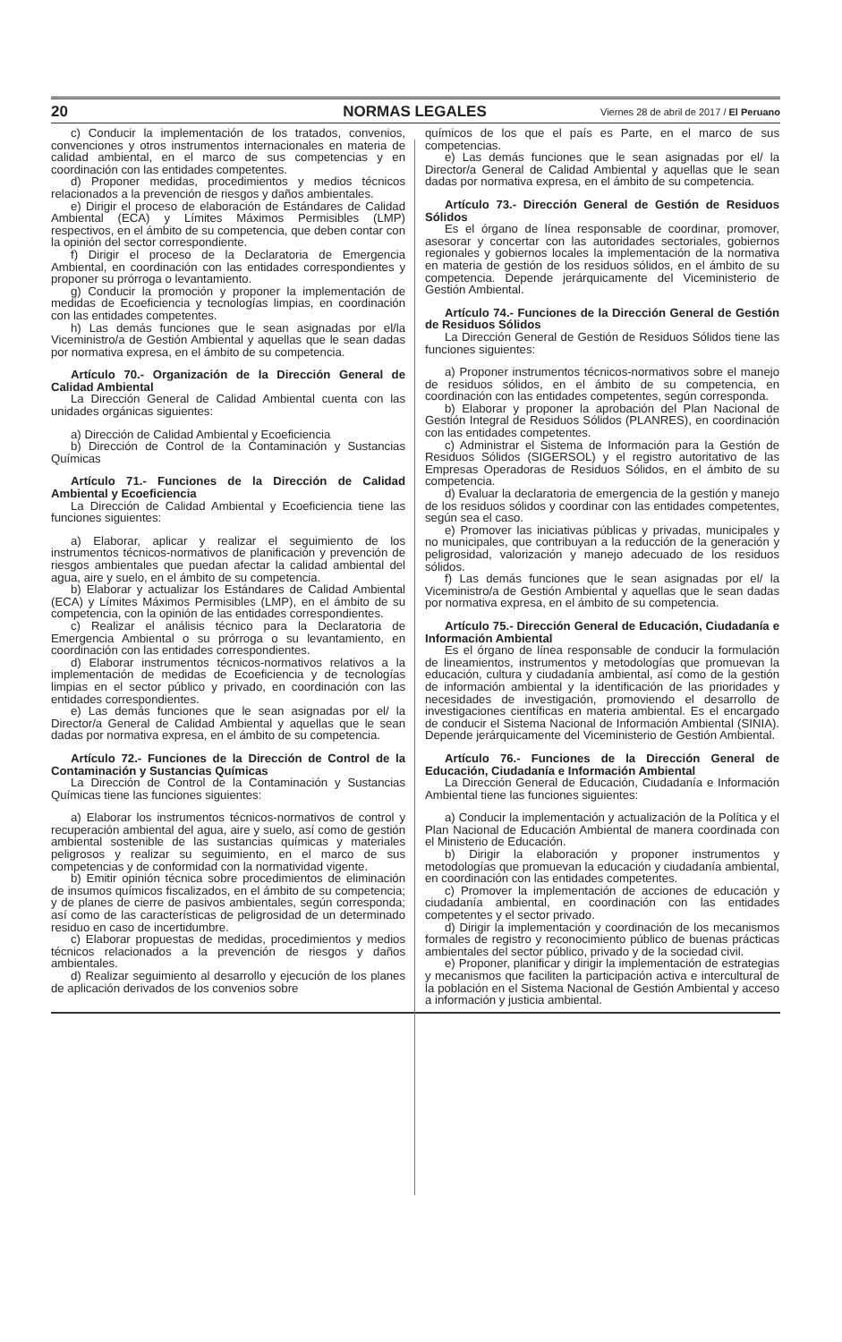20 NORMAS LEGALES Viernes 28 de abril de 2017 / El Peruano
c) Conducir la implementación de los tratados, convenios, convenciones y otros instrumentos internacionales en materia de calidad ambiental, en el marco de sus competencias y en coordinación con las entidades competentes.
d) Proponer medidas, procedimientos y medios técnicos relacionados a la prevención de riesgos y daños ambientales.
e) Dirigir el proceso de elaboración de Estándares de Calidad Ambiental (ECA) y Límites Máximos Permisibles (LMP) respectivos, en el ámbito de su competencia, que deben contar con la opinión del sector correspondiente.
f) Dirigir el proceso de la Declaratoria de Emergencia Ambiental, en coordinación con las entidades correspondientes y proponer su prórroga o levantamiento.
g) Conducir la promoción y proponer la implementación de medidas de Ecoeficiencia y tecnologías limpias, en coordinación con las entidades competentes.
h) Las demás funciones que le sean asignadas por el/la Viceministro/a de Gestión Ambiental y aquellas que le sean dadas por normativa expresa, en el ámbito de su competencia.
Artículo 70.- Organización de la Dirección General de Calidad Ambiental
La Dirección General de Calidad Ambiental cuenta con las unidades orgánicas siguientes:
a) Dirección de Calidad Ambiental y Ecoeficiencia
b) Dirección de Control de la Contaminación y Sustancias Químicas
Artículo 71.- Funciones de la Dirección de Calidad Ambiental y Ecoeficiencia
La Dirección de Calidad Ambiental y Ecoeficiencia tiene las funciones siguientes:
a) Elaborar, aplicar y realizar el seguimiento de los instrumentos técnicos-normativos de planificación y prevención de riesgos ambientales que puedan afectar la calidad ambiental del agua, aire y suelo, en el ámbito de su competencia.
b) Elaborar y actualizar los Estándares de Calidad Ambiental (ECA) y Límites Máximos Permisibles (LMP), en el ámbito de su competencia, con la opinión de las entidades correspondientes.
c) Realizar el análisis técnico para la Declaratoria de Emergencia Ambiental o su prórroga o su levantamiento, en coordinación con las entidades correspondientes.
d) Elaborar instrumentos técnicos-normativos relativos a la implementación de medidas de Ecoeficiencia y de tecnologías limpias en el sector público y privado, en coordinación con las entidades correspondientes.
e) Las demás funciones que le sean asignadas por el/ la Director/a General de Calidad Ambiental y aquellas que le sean dadas por normativa expresa, en el ámbito de su competencia.
Artículo 72.- Funciones de la Dirección de Control de la Contaminación y Sustancias Químicas
La Dirección de Control de la Contaminación y Sustancias Químicas tiene las funciones siguientes:
a) Elaborar los instrumentos técnicos-normativos de control y recuperación ambiental del agua, aire y suelo, así como de gestión ambiental sostenible de las sustancias químicas y materiales peligrosos y realizar su seguimiento, en el marco de sus competencias y de conformidad con la normatividad vigente.
b) Emitir opinión técnica sobre procedimientos de eliminación de insumos químicos fiscalizados, en el ámbito de su competencia; y de planes de cierre de pasivos ambientales, según corresponda; así como de las características de peligrosidad de un determinado residuo en caso de incertidumbre.
c) Elaborar propuestas de medidas, procedimientos y medios técnicos relacionados a la prevención de riesgos y daños ambientales.
d) Realizar seguimiento al desarrollo y ejecución de los planes de aplicación derivados de los convenios sobre
químicos de los que el país es Parte, en el marco de sus competencias.
e) Las demás funciones que le sean asignadas por el/ la Director/a General de Calidad Ambiental y aquellas que le sean dadas por normativa expresa, en el ámbito de su competencia.
Artículo 73.- Dirección General de Gestión de Residuos Sólidos
Es el órgano de línea responsable de coordinar, promover, asesorar y concertar con las autoridades sectoriales, gobiernos regionales y gobiernos locales la implementación de la normativa en materia de gestión de los residuos sólidos, en el ámbito de su competencia. Depende jerárquicamente del Viceministerio de Gestión Ambiental.
Artículo 74.- Funciones de la Dirección General de Gestión de Residuos Sólidos
La Dirección General de Gestión de Residuos Sólidos tiene las funciones siguientes:
a) Proponer instrumentos técnicos-normativos sobre el manejo de residuos sólidos, en el ámbito de su competencia, en coordinación con las entidades competentes, según corresponda.
b) Elaborar y proponer la aprobación del Plan Nacional de Gestión Integral de Residuos Sólidos (PLANRES), en coordinación con las entidades competentes.
c) Administrar el Sistema de Información para la Gestión de Residuos Sólidos (SIGERSOL) y el registro autoritativo de las Empresas Operadoras de Residuos Sólidos, en el ámbito de su competencia.
d) Evaluar la declaratoria de emergencia de la gestión y manejo de los residuos sólidos y coordinar con las entidades competentes, según sea el caso.
e) Promover las iniciativas públicas y privadas, municipales y no municipales, que contribuyan a la reducción de la generación y peligrosidad, valorización y manejo adecuado de los residuos sólidos.
f) Las demás funciones que le sean asignadas por el/ la Viceministro/a de Gestión Ambiental y aquellas que le sean dadas por normativa expresa, en el ámbito de su competencia.
Artículo 75.- Dirección General de Educación, Ciudadanía e Información Ambiental
Es el órgano de línea responsable de conducir la formulación de lineamientos, instrumentos y metodologías que promuevan la educación, cultura y ciudadanía ambiental, así como de la gestión de información ambiental y la identificación de las prioridades y necesidades de investigación, promoviendo el desarrollo de investigaciones científicas en materia ambiental. Es el encargado de conducir el Sistema Nacional de Información Ambiental (SINIA). Depende jerárquicamente del Viceministerio de Gestión Ambiental.
Artículo 76.- Funciones de la Dirección General de Educación, Ciudadanía e Información Ambiental
La Dirección General de Educación, Ciudadanía e Información Ambiental tiene las funciones siguientes:
a) Conducir la implementación y actualización de la Política y el Plan Nacional de Educación Ambiental de manera coordinada con el Ministerio de Educación.
b) Dirigir la elaboración y proponer instrumentos y metodologías que promuevan la educación y ciudadanía ambiental, en coordinación con las entidades competentes.
c) Promover la implementación de acciones de educación y ciudadanía ambiental, en coordinación con las entidades competentes y el sector privado.
d) Dirigir la implementación y coordinación de los mecanismos formales de registro y reconocimiento público de buenas prácticas ambientales del sector público, privado y de la sociedad civil.
e) Proponer, planificar y dirigir la implementación de estrategias y mecanismos que faciliten la participación activa e intercultural de la población en el Sistema Nacional de Gestión Ambiental y acceso a información y justicia ambiental.